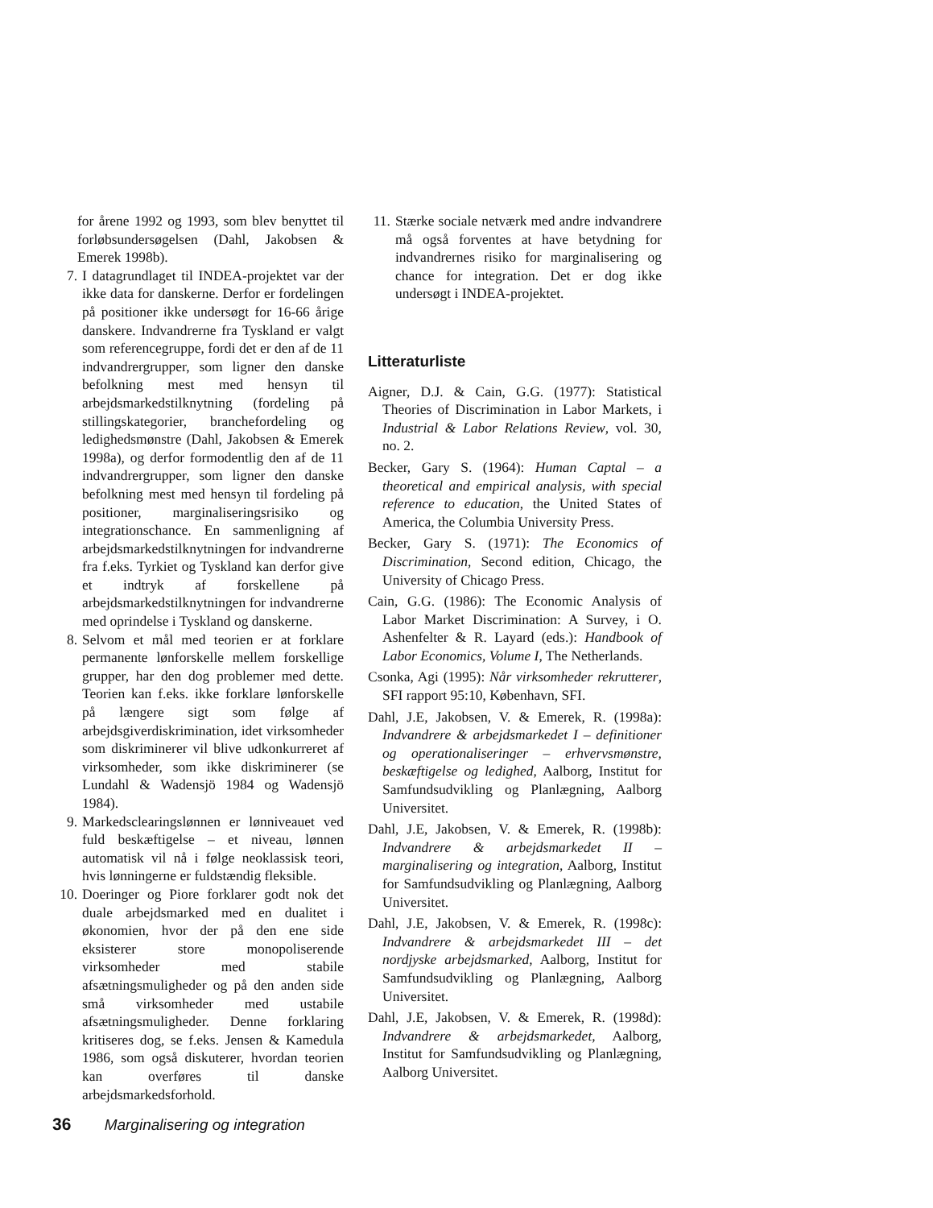for årene 1992 og 1993, som blev benyttet til forløbsundersøgelsen (Dahl, Jakobsen & Emerek 1998b).
7. I datagrundlaget til INDEA-projektet var der ikke data for danskerne. Derfor er fordelingen på positioner ikke undersøgt for 16-66 årige danskere. Indvandrerne fra Tyskland er valgt som referencegruppe, fordi det er den af de 11 indvandrergrupper, som ligner den danske befolkning mest med hensyn til arbejdsmarkedstilknytning (fordeling på stillingskategorier, branchefordeling og ledighedsmønstre (Dahl, Jakobsen & Emerek 1998a), og derfor formodentlig den af de 11 indvandrergrupper, som ligner den danske befolkning mest med hensyn til fordeling på positioner, marginaliseringsrisiko og integrationschance. En sammenligning af arbejdsmarkedstilknytningen for indvandrerne fra f.eks. Tyrkiet og Tyskland kan derfor give et indtryk af forskellene på arbejdsmarkedstilknytningen for indvandrerne med oprindelse i Tyskland og danskerne.
8. Selvom et mål med teorien er at forklare permanente lønforskelle mellem forskellige grupper, har den dog problemer med dette. Teorien kan f.eks. ikke forklare lønforskelle på længere sigt som følge af arbejdsgiverdiskrimination, idet virksomheder som diskriminerer vil blive udkonkurreret af virksomheder, som ikke diskriminerer (se Lundahl & Wadensjö 1984 og Wadensjö 1984).
9. Markedsclearingslønnen er lønniveauet ved fuld beskæftigelse – et niveau, lønnen automatisk vil nå i følge neoklassisk teori, hvis lønningerne er fuldstændig fleksible.
10. Doeringer og Piore forklarer godt nok det duale arbejdsmarked med en dualitet i økonomien, hvor der på den ene side eksisterer store monopoliserende virksomheder med stabile afsætningsmuligheder og på den anden side små virksomheder med ustabile afsætningsmuligheder. Denne forklaring kritiseres dog, se f.eks. Jensen & Kamedula 1986, som også diskuterer, hvordan teorien kan overføres til danske arbejdsmarkedsforhold.
11. Stærke sociale netværk med andre indvandrere må også forventes at have betydning for indvandrernes risiko for marginalisering og chance for integration. Det er dog ikke undersøgt i INDEA-projektet.
Litteraturliste
Aigner, D.J. & Cain, G.G. (1977): Statistical Theories of Discrimination in Labor Markets, i Industrial & Labor Relations Review, vol. 30, no. 2.
Becker, Gary S. (1964): Human Captal – a theoretical and empirical analysis, with special reference to education, the United States of America, the Columbia University Press.
Becker, Gary S. (1971): The Economics of Discrimination, Second edition, Chicago, the University of Chicago Press.
Cain, G.G. (1986): The Economic Analysis of Labor Market Discrimination: A Survey, i O. Ashenfelter & R. Layard (eds.): Handbook of Labor Economics, Volume I, The Netherlands.
Csonka, Agi (1995): Når virksomheder rekrutterer, SFI rapport 95:10, København, SFI.
Dahl, J.E, Jakobsen, V. & Emerek, R. (1998a): Indvandrere & arbejdsmarkedet I – definitioner og operationaliseringer – erhvervsmønstre, beskæftigelse og ledighed, Aalborg, Institut for Samfundsudvikling og Planlægning, Aalborg Universitet.
Dahl, J.E, Jakobsen, V. & Emerek, R. (1998b): Indvandrere & arbejdsmarkedet II – marginalisering og integration, Aalborg, Institut for Samfundsudvikling og Planlægning, Aalborg Universitet.
Dahl, J.E, Jakobsen, V. & Emerek, R. (1998c): Indvandrere & arbejdsmarkedet III – det nordjyske arbejdsmarked, Aalborg, Institut for Samfundsudvikling og Planlægning, Aalborg Universitet.
Dahl, J.E, Jakobsen, V. & Emerek, R. (1998d): Indvandrere & arbejdsmarkedet, Aalborg, Institut for Samfundsudvikling og Planlægning, Aalborg Universitet.
36 Marginalisering og integration